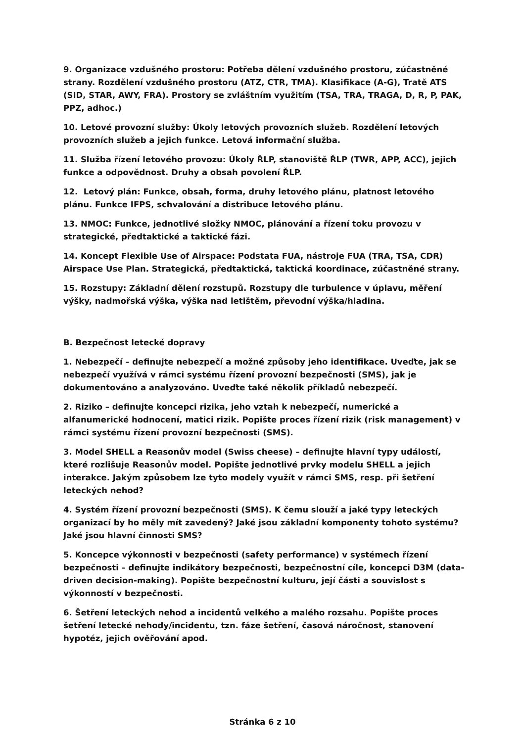9. Organizace vzdušného prostoru: Potřeba dělení vzdušného prostoru, zúčastněné strany. Rozdělení vzdušného prostoru (ATZ, CTR, TMA). Klasifikace (A-G), Tratě ATS (SID, STAR, AWY, FRA). Prostory se zvláštním využitím (TSA, TRA, TRAGA, D, R, P, PAK, PPZ, adhoc.)
10. Letové provozní služby: Úkoly letových provozních služeb. Rozdělení letových provozních služeb a jejich funkce. Letová informační služba.
11. Služba řízení letového provozu: Úkoly ŘLP, stanoviště ŘLP (TWR, APP, ACC), jejich funkce a odpovědnost. Druhy a obsah povolení ŘLP.
12. Letový plán: Funkce, obsah, forma, druhy letového plánu, platnost letového plánu. Funkce IFPS, schvalování a distribuce letového plánu.
13. NMOC: Funkce, jednotlivé složky NMOC, plánování a řízení toku provozu v strategické, předtaktické a taktické fázi.
14. Koncept Flexible Use of Airspace: Podstata FUA, nástroje FUA (TRA, TSA, CDR) Airspace Use Plan. Strategická, předtaktická, taktická koordinace, zúčastněné strany.
15. Rozstupy: Základní dělení rozstupů. Rozstupy dle turbulence v úplavu, měření výšky, nadmořská výška, výška nad letištěm, převodní výška/hladina.
B. Bezpečnost letecké dopravy
1. Nebezpečí – definujte nebezpečí a možné způsoby jeho identifikace. Uveďte, jak se nebezpečí využívá v rámci systému řízení provozní bezpečnosti (SMS), jak je dokumentováno a analyzováno. Uveďte také několik příkladů nebezpečí.
2. Riziko – definujte koncepci rizika, jeho vztah k nebezpečí, numerické a alfanumerické hodnocení, matici rizik. Popište proces řízení rizik (risk management) v rámci systému řízení provozní bezpečnosti (SMS).
3. Model SHELL a Reasonův model (Swiss cheese) – definujte hlavní typy událostí, které rozlišuje Reasonův model. Popište jednotlivé prvky modelu SHELL a jejich interakce. Jakým způsobem lze tyto modely využít v rámci SMS, resp. při šetření leteckých nehod?
4. Systém řízení provozní bezpečnosti (SMS). K čemu slouží a jaké typy leteckých organizací by ho měly mít zavedený? Jaké jsou základní komponenty tohoto systému? Jaké jsou hlavní činnosti SMS?
5. Koncepce výkonnosti v bezpečnosti (safety performance) v systémech řízení bezpečnosti – definujte indikátory bezpečnosti, bezpečnostní cíle, koncepci D3M (data-driven decision-making). Popište bezpečnostní kulturu, její části a souvislost s výkonností v bezpečnosti.
6. Šetření leteckých nehod a incidentů velkého a malého rozsahu. Popište proces šetření letecké nehody/incidentu, tzn. fáze šetření, časová náročnost, stanovení hypotéz, jejich ověřování apod.
Stránka 6 z 10